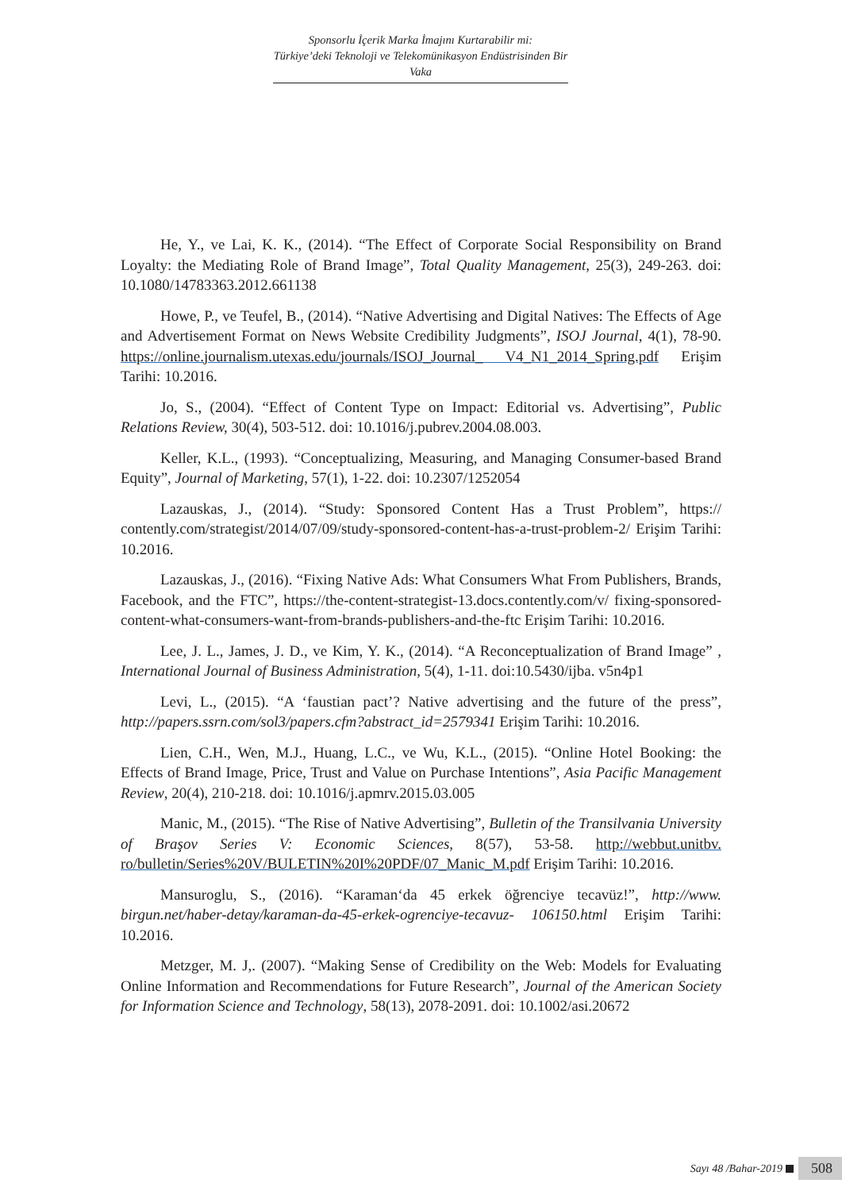Sponsorlu İçerik Marka İmajını Kurtarabilir mi:
Türkiye’deki Teknoloji ve Telekomünikasyon Endüstrisinden Bir Vaka
He, Y., ve Lai, K. K., (2014). “The Effect of Corporate Social Responsibility on Brand Loyalty: the Mediating Role of Brand Image”, Total Quality Management, 25(3), 249-263. doi: 10.1080/14783363.2012.661138
Howe, P., ve Teufel, B., (2014). “Native Advertising and Digital Natives: The Effects of Age and Advertisement Format on News Website Credibility Judgments”, ISOJ Journal, 4(1), 78-90. https://online.journalism.utexas.edu/journals/ISOJ_Journal_ V4_N1_2014_Spring.pdf Erişim Tarihi: 10.2016.
Jo, S., (2004). “Effect of Content Type on Impact: Editorial vs. Advertising”, Public Relations Review, 30(4), 503-512. doi: 10.1016/j.pubrev.2004.08.003.
Keller, K.L., (1993). “Conceptualizing, Measuring, and Managing Consumer-based Brand Equity”, Journal of Marketing, 57(1), 1-22. doi: 10.2307/1252054
Lazauskas, J., (2014). “Study: Sponsored Content Has a Trust Problem”, https:// contently.com/strategist/2014/07/09/study-sponsored-content-has-a-trust-problem-2/ Erişim Tarihi: 10.2016.
Lazauskas, J., (2016). “Fixing Native Ads: What Consumers What From Publishers, Brands, Facebook, and the FTC”, https://the-content-strategist-13.docs.contently.com/v/ fixing-sponsored-content-what-consumers-want-from-brands-publishers-and-the-ftc Erişim Tarihi: 10.2016.
Lee, J. L., James, J. D., ve Kim, Y. K., (2014). “A Reconceptualization of Brand Image” , International Journal of Business Administration, 5(4), 1-11. doi:10.5430/ijba. v5n4p1
Levi, L., (2015). “A ‘faustian pact’? Native advertising and the future of the press”, http://papers.ssrn.com/sol3/papers.cfm?abstract_id=2579341 Erişim Tarihi: 10.2016.
Lien, C.H., Wen, M.J., Huang, L.C., ve Wu, K.L., (2015). “Online Hotel Booking: the Effects of Brand Image, Price, Trust and Value on Purchase Intentions”, Asia Pacific Management Review, 20(4), 210-218. doi: 10.1016/j.apmrv.2015.03.005
Manic, M., (2015). “The Rise of Native Advertising”, Bulletin of the Transilvania University of Braşov Series V: Economic Sciences, 8(57), 53-58. http://webbut.unitbv. ro/bulletin/Series%20V/BULETIN%20I%20PDF/07_Manic_M.pdf Erişim Tarihi: 10.2016.
Mansuroglu, S., (2016). “Karaman‘da 45 erkek öğrenciye tecavüz!”, http://www. birgun.net/haber-detay/karaman-da-45-erkek-ogrenciye-tecavuz- 106150.html Erişim Tarihi: 10.2016.
Metzger, M. J,. (2007). “Making Sense of Credibility on the Web: Models for Evaluating Online Information and Recommendations for Future Research”, Journal of the American Society for Information Science and Technology, 58(13), 2078-2091. doi: 10.1002/asi.20672
Sayı 48 /Bahar-2019 508